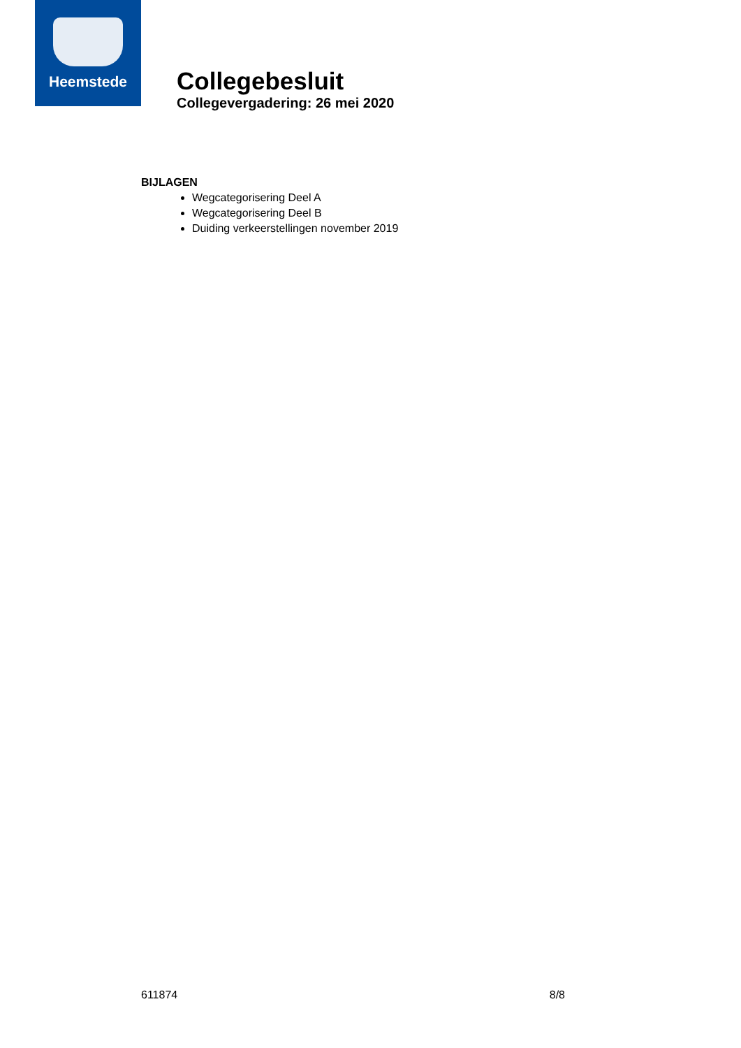Heemstede
Collegebesluit
Collegevergadering: 26 mei 2020
BIJLAGEN
Wegcategorisering Deel A
Wegcategorisering Deel B
Duiding verkeerstellingen november 2019
611874 8/8